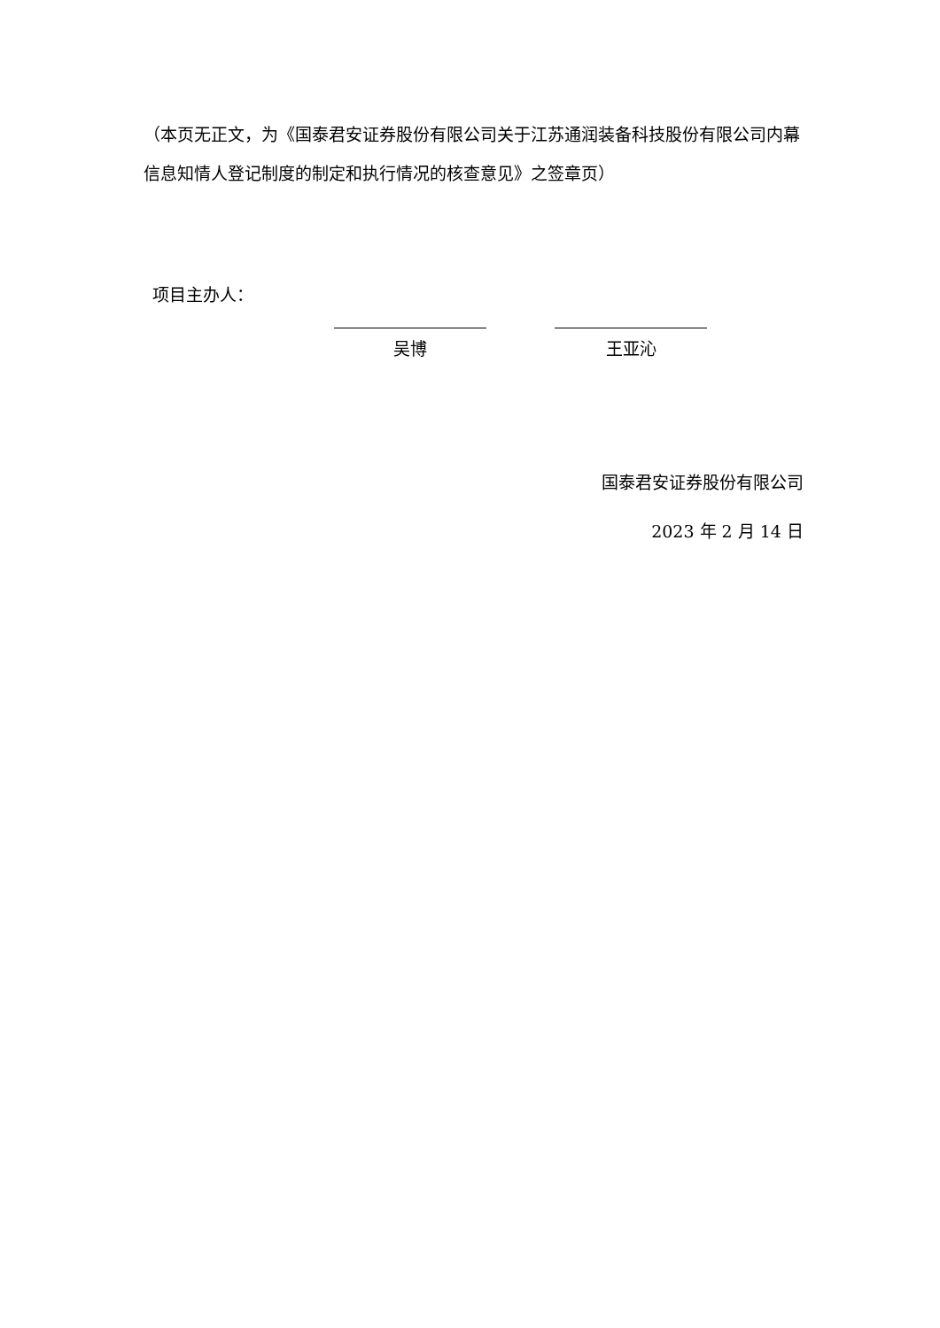（本页无正文，为《国泰君安证券股份有限公司关于江苏通润装备科技股份有限公司内幕信息知情人登记制度的制定和执行情况的核查意见》之签章页）
项目主办人：
吴博 王亚沁
国泰君安证券股份有限公司
2023 年 2 月 14 日